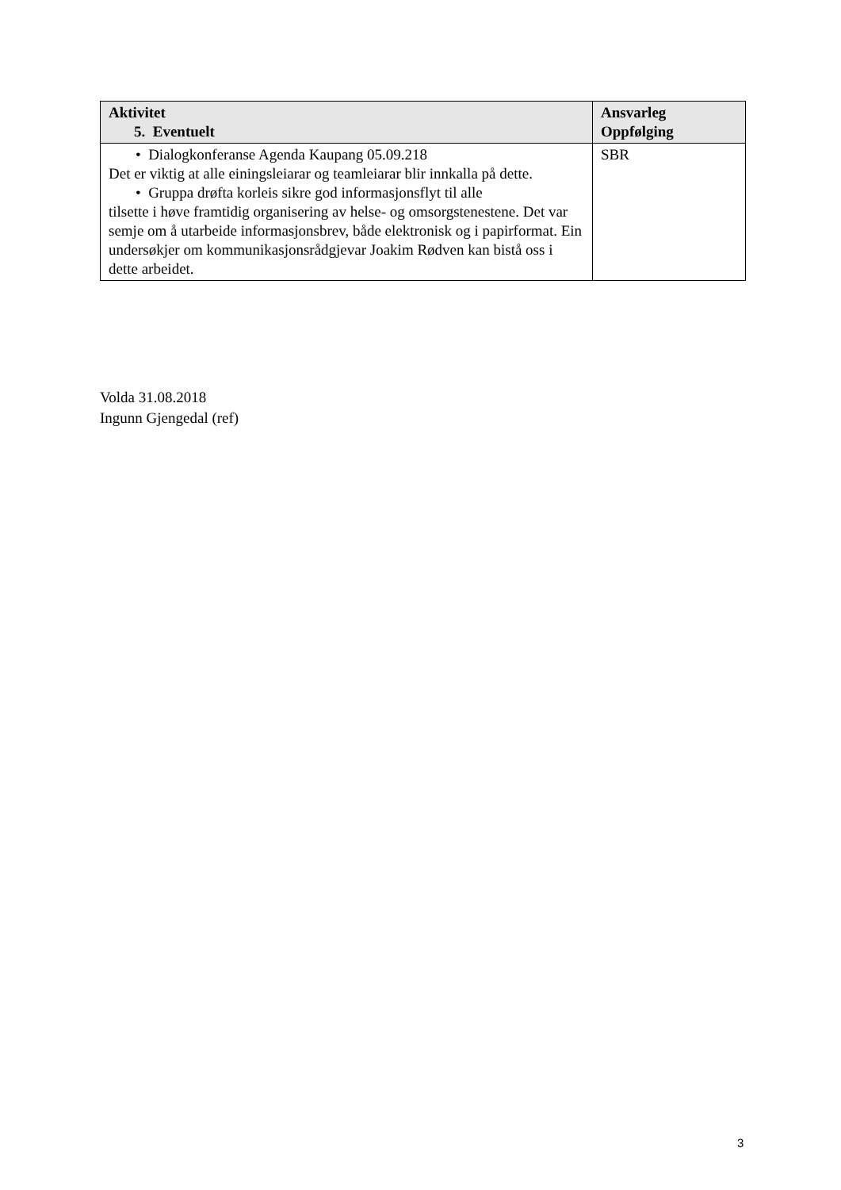| Aktivitet 5. Eventuelt | Ansvarleg Oppfølging |
| --- | --- |
| • Dialogkonferanse Agenda Kaupang 05.09.218 Det er viktig at alle einingsleiarar og teamleiarar blir innkalla på dette. • Gruppa drøfta korleis sikre god informasjonsflyt til alle tilsette i høve framtidig organisering av helse- og omsorgstenestene. Det var semje om å utarbeide informasjonsbrev, både elektronisk og i papirformat. Ein undersøkjer om kommunikasjonsrådgjevar Joakim Rødven kan bistå oss i dette arbeidet. | SBR |
Volda 31.08.2018
Ingunn Gjengedal (ref)
3